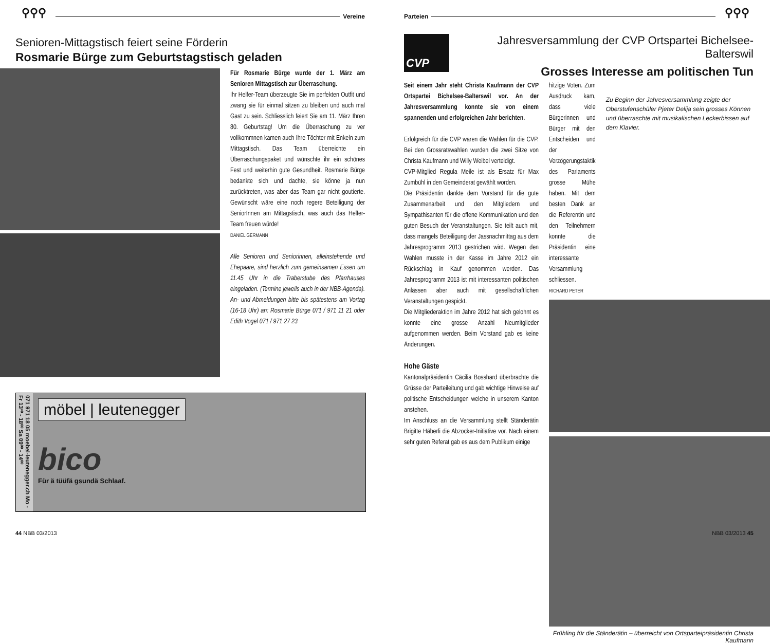⚲⚲⚲
Vereine
Senioren-Mittagstisch feiert seine Förderin
Rosmarie Bürge zum Geburtstagstisch geladen
Für Rosmarie Bürge wurde der 1. März am Senioren Mittagstisch zur Überraschung.
Ihr Helfer-Team überzeugte Sie im perfekten Outfit und zwang sie für einmal sitzen zu bleiben und auch mal Gast zu sein. Schliesslich feiert Sie am 11. März Ihren 80. Geburtstag! Um die Überraschung zu ver vollkommnen kamen auch Ihre Töchter mit Enkeln zum Mittagstisch. Das Team überreichte ein Überraschungspaket und wünschte ihr ein schönes Fest und weiterhin gute Gesundheit. Rosmarie Bürge bedankte sich und dachte, sie könne ja nun zurücktreten, was aber das Team gar nicht goutierte. Gewünscht wäre eine noch regere Beteiligung der SeniorInnen am Mittagstisch, was auch das Helfer-Team freuen würde!
DANIEL GERMANN
Alle Senioren und Seniorinnen, alleinstehende und Ehepaare, sind herzlich zum gemeinsamen Essen um 11.45 Uhr in die Traberstube des Pfarrhauses eingeladen. (Termine jeweils auch in der NBB-Agenda). An- und Abmeldungen bitte bis spätestens am Vortag (16-18 Uhr) an: Rosmarie Bürge 071 / 971 11 21 oder Edith Vogel 071 / 971 27 23
071 971 18 05 moebel-leutenegger.ch Mo - Fr 13³⁰ - 18⁰⁰ Sa 09⁰⁰ - 14⁰⁰
möbel | leutenegger
bico
Für ä tüüfä gsundä Schlaaf.
44 NBB 03/2013
Parteien
⚲⚲⚲
CVP
Jahresversammlung der CVP Ortspartei Bichelsee-Balterswil
Grosses Interesse am politischen Tun
Seit einem Jahr steht Christa Kaufmann der CVP Ortspartei Bichelsee-Balterswil vor. An der Jahresversammlung konnte sie von einem spannenden und erfolgreichen Jahr berichten.
Erfolgreich für die CVP waren die Wahlen für die CVP. Bei den Grossratswahlen wurden die zwei Sitze von Christa Kaufmann und Willy Weibel verteidigt.
CVP-Mitglied Regula Meile ist als Ersatz für Max Zumbühl in den Gemeinderat gewählt worden.
Die Präsidentin dankte dem Vorstand für die gute Zusammenarbeit und den Mitgliedern und Sympathisanten für die offene Kommunikation und den guten Besuch der Veranstaltungen. Sie teilt auch mit, dass mangels Beteiligung der Jassnachmittag aus dem Jahresprogramm 2013 gestrichen wird. Wegen den Wahlen musste in der Kasse im Jahre 2012 ein Rückschlag in Kauf genommen werden. Das Jahresprogramm 2013 ist mit interessanten politischen Anlässen aber auch mit gesellschaftlichen Veranstaltungen gespickt.
Die Mitgliederaktion im Jahre 2012 hat sich gelohnt es konnte eine grosse Anzahl Neumitglieder aufgenommen werden. Beim Vorstand gab es keine Änderungen.
Hohe Gäste
Kantonalpräsidentin Cäcilia Bosshard überbrachte die Grüsse der Parteileitung und gab wichtige Hinweise auf politische Entscheidungen welche in unserem Kanton anstehen.
Im Anschluss an die Versammlung stellt Ständerätin Brigitte Häberli die Abzocker-Initiative vor. Nach einem sehr guten Referat gab es aus dem Publikum einige
hitzige Voten. Zum Ausdruck kam, dass viele Bürgerinnen und Bürger mit den Entscheiden und der Verzögerungstaktik des Parlaments grosse Mühe haben. Mit dem besten Dank an die Referentin und den Teilnehmern konnte die Präsidentin eine interessante Versammlung schliessen.
RICHARD PETER
Zu Beginn der Jahresversammlung zeigte der Oberstufenschüler Pjeter Delija sein grosses Können und überraschte mit musikalischen Leckerbissen auf dem Klavier.
Frühling für die Ständerätin – überreicht von Ortsparteipräsidentin Christa Kaufmann
NBB 03/2013 45